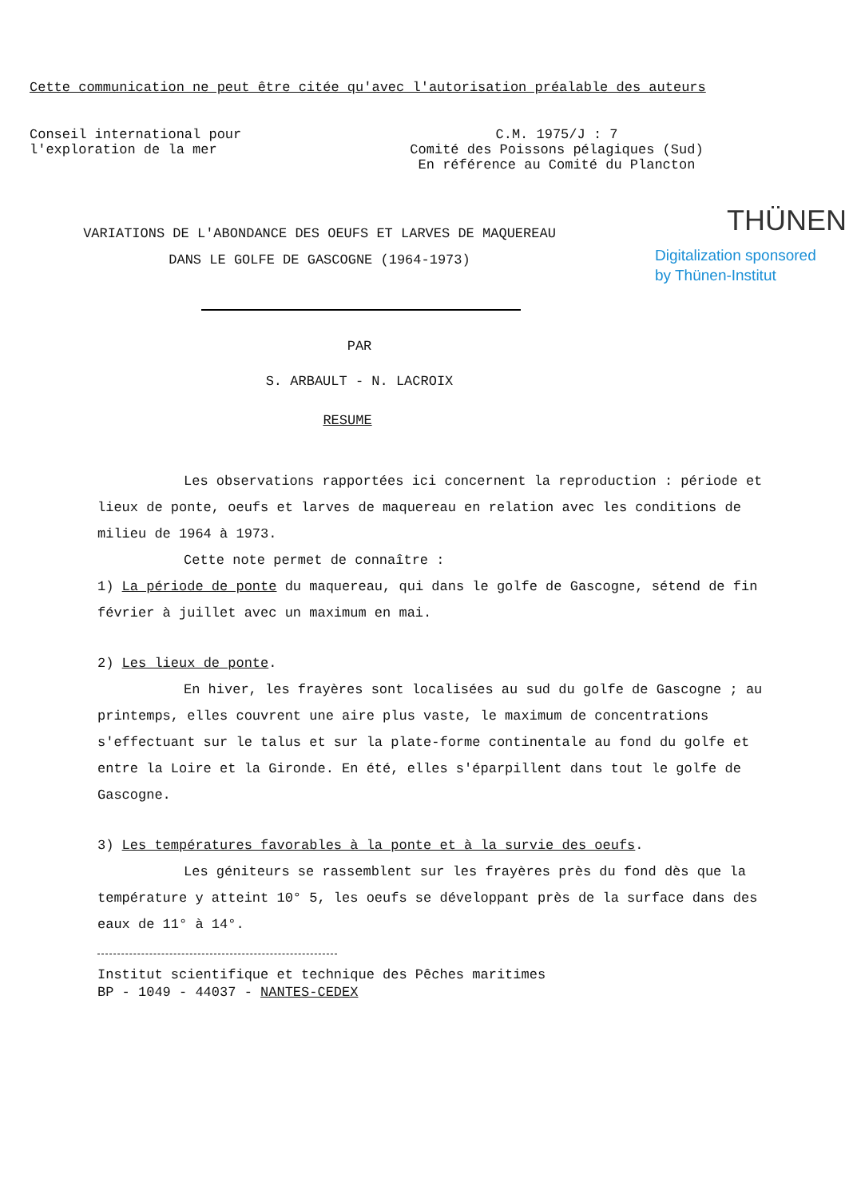Cette communication ne peut être citée qu'avec l'autorisation préalable des auteurs
Conseil international pour
l'exploration de la mer
C.M. 1975/J : 7
Comité des Poissons pélagiques (Sud)
En référence au Comité du Plancton
THÜNEN
Digitalization sponsored
by Thünen-Institut
VARIATIONS DE L'ABONDANCE DES OEUFS ET LARVES DE MAQUEREAU
DANS LE GOLFE DE GASCOGNE (1964-1973)
PAR
S. ARBAULT - N. LACROIX
RESUME
Les observations rapportées ici concernent la reproduction : période et lieux de ponte, oeufs et larves de maquereau en relation avec les conditions de milieu de 1964 à 1973.
Cette note permet de connaître :
1) La période de ponte du maquereau, qui dans le golfe de Gascogne, sétend de fin février à juillet avec un maximum en mai.
2) Les lieux de ponte.
En hiver, les frayères sont localisées au sud du golfe de Gascogne ; au printemps, elles couvrent une aire plus vaste, le maximum de concentrations s'effectuant sur le talus et sur la plate-forme continentale au fond du golfe et entre la Loire et la Gironde. En été, elles s'éparpillent dans tout le golfe de Gascogne.
3) Les températures favorables à la ponte et à la survie des oeufs.
Les géniteurs se rassemblent sur les frayères près du fond dès que la température y atteint 10° 5, les oeufs se développant près de la surface dans des eaux de 11° à 14°.
Institut scientifique et technique des Pêches maritimes
BP - 1049 - 44037 - NANTES-CEDEX